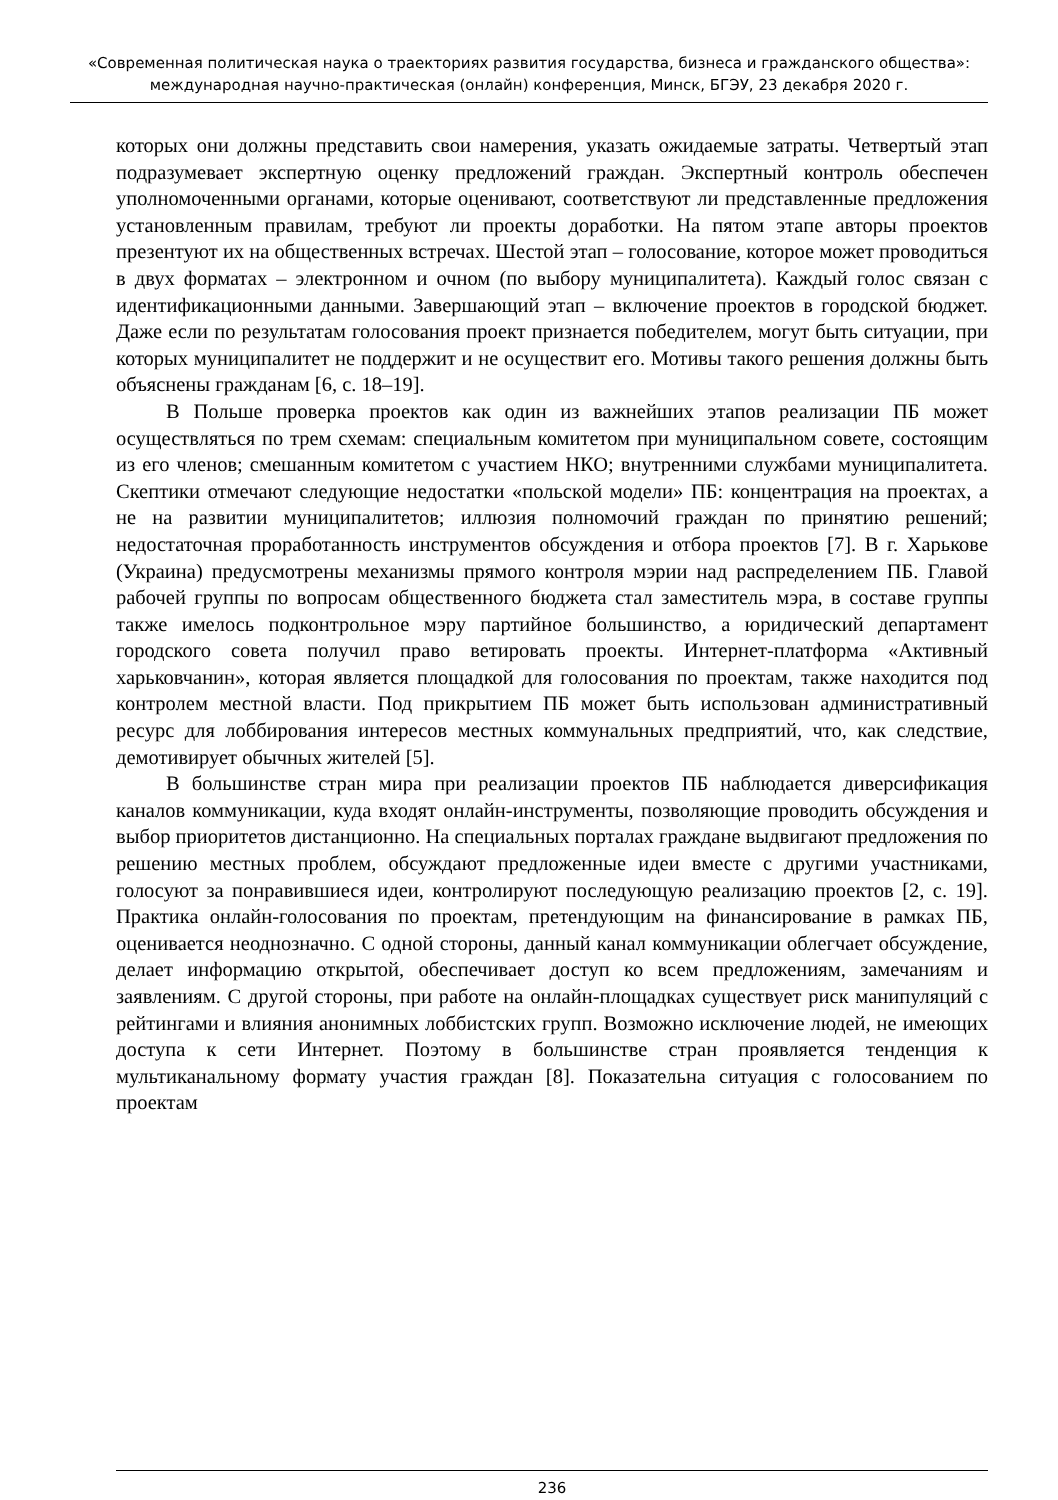«Современная политическая наука о траекториях развития государства, бизнеса и гражданского общества»: международная научно-практическая (онлайн) конференция, Минск, БГЭУ, 23 декабря 2020 г.
которых они должны представить свои намерения, указать ожидаемые затраты. Четвертый этап подразумевает экспертную оценку предложений граждан. Экспертный контроль обеспечен уполномоченными органами, которые оценивают, соответствуют ли представленные предложения установленным правилам, требуют ли проекты доработки. На пятом этапе авторы проектов презентуют их на общественных встречах. Шестой этап – голосование, которое может проводиться в двух форматах – электронном и очном (по выбору муниципалитета). Каждый голос связан с идентификационными данными. Завершающий этап – включение проектов в городской бюджет. Даже если по результатам голосования проект признается победителем, могут быть ситуации, при которых муниципалитет не поддержит и не осуществит его. Мотивы такого решения должны быть объяснены гражданам [6, с. 18–19].
В Польше проверка проектов как один из важнейших этапов реализации ПБ может осуществляться по трем схемам: специальным комитетом при муниципальном совете, состоящим из его членов; смешанным комитетом с участием НКО; внутренними службами муниципалитета. Скептики отмечают следующие недостатки «польской модели» ПБ: концентрация на проектах, а не на развитии муниципалитетов; иллюзия полномочий граждан по принятию решений; недостаточная проработанность инструментов обсуждения и отбора проектов [7]. В г. Харькове (Украина) предусмотрены механизмы прямого контроля мэрии над распределением ПБ. Главой рабочей группы по вопросам общественного бюджета стал заместитель мэра, в составе группы также имелось подконтрольное мэру партийное большинство, а юридический департамент городского совета получил право ветировать проекты. Интернет-платформа «Активный харьковчанин», которая является площадкой для голосования по проектам, также находится под контролем местной власти. Под прикрытием ПБ может быть использован административный ресурс для лоббирования интересов местных коммунальных предприятий, что, как следствие, демотивирует обычных жителей [5].
В большинстве стран мира при реализации проектов ПБ наблюдается диверсификация каналов коммуникации, куда входят онлайн-инструменты, позволяющие проводить обсуждения и выбор приоритетов дистанционно. На специальных порталах граждане выдвигают предложения по решению местных проблем, обсуждают предложенные идеи вместе с другими участниками, голосуют за понравившиеся идеи, контролируют последующую реализацию проектов [2, с. 19]. Практика онлайн-голосования по проектам, претендующим на финансирование в рамках ПБ, оценивается неоднозначно. С одной стороны, данный канал коммуникации облегчает обсуждение, делает информацию открытой, обеспечивает доступ ко всем предложениям, замечаниям и заявлениям. С другой стороны, при работе на онлайн-площадках существует риск манипуляций с рейтингами и влияния анонимных лоббистских групп. Возможно исключение людей, не имеющих доступа к сети Интернет. Поэтому в большинстве стран проявляется тенденция к мультиканальному формату участия граждан [8]. Показательна ситуация с голосованием по проектам
236